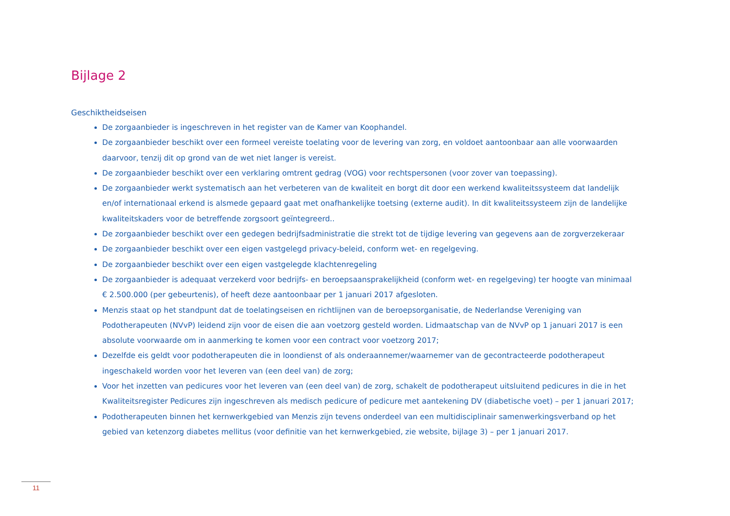Bijlage 2
Geschiktheidseisen
De zorgaanbieder is ingeschreven in het register van de Kamer van Koophandel.
De zorgaanbieder beschikt over een formeel vereiste toelating voor de levering van zorg, en voldoet aantoonbaar aan alle voorwaarden daarvoor, tenzij dit op grond van de wet niet langer is vereist.
De zorgaanbieder beschikt over een verklaring omtrent gedrag (VOG) voor rechtspersonen (voor zover van toepassing).
De zorgaanbieder werkt systematisch aan het verbeteren van de kwaliteit en borgt dit door een werkend kwaliteitssysteem dat landelijk en/of internationaal erkend is alsmede gepaard gaat met onafhankelijke toetsing (externe audit). In dit kwaliteitssysteem zijn de landelijke kwaliteitskaders voor de betreffende zorgsoort geïntegreerd..
De zorgaanbieder beschikt over een gedegen bedrijfsadministratie die strekt tot de tijdige levering van gegevens aan de zorgverzekeraar
De zorgaanbieder beschikt over een eigen vastgelegd privacy-beleid, conform wet- en regelgeving.
De zorgaanbieder beschikt over een eigen vastgelegde klachtenregeling
De zorgaanbieder is adequaat verzekerd voor bedrijfs- en beroepsaansprakelijkheid (conform wet- en regelgeving) ter hoogte van minimaal € 2.500.000 (per gebeurtenis), of heeft deze aantoonbaar per 1 januari 2017 afgesloten.
Menzis staat op het standpunt dat de toelatingseisen en richtlijnen van de beroepsorganisatie, de Nederlandse Vereniging van Podotherapeuten (NVvP) leidend zijn voor de eisen die aan voetzorg gesteld worden. Lidmaatschap van de NVvP op 1 januari 2017 is een absolute voorwaarde om in aanmerking te komen voor een contract voor voetzorg 2017;
Dezelfde eis geldt voor podotherapeuten die in loondienst of als onderaannemer/waarnemer van de gecontracteerde podotherapeut ingeschakeld worden voor het leveren van (een deel van) de zorg;
Voor het inzetten van pedicures voor het leveren van (een deel van) de zorg, schakelt de podotherapeut uitsluitend pedicures in die in het Kwaliteitsregister Pedicures zijn ingeschreven als medisch pedicure of pedicure met aantekening DV (diabetische voet) – per 1 januari 2017;
Podotherapeuten binnen het kernwerkgebied van Menzis zijn tevens onderdeel van een multidisciplinair samenwerkingsverband op het gebied van ketenzorg diabetes mellitus (voor definitie van het kernwerkgebied, zie website, bijlage 3) – per 1 januari 2017.
11